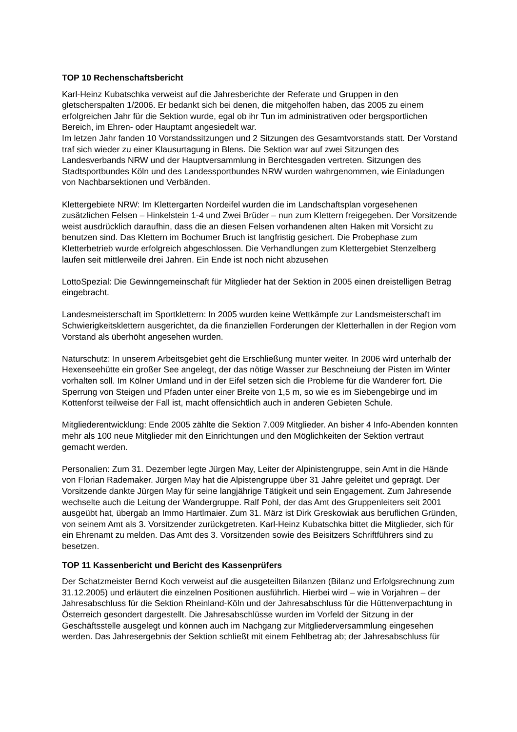TOP 10 Rechenschaftsbericht
Karl-Heinz Kubatschka verweist auf die Jahresberichte der Referate und Gruppen in den gletscherspalten 1/2006. Er bedankt sich bei denen, die mitgeholfen haben, das 2005 zu einem erfolgreichen Jahr für die Sektion wurde, egal ob ihr Tun im administrativen oder bergsportlichen Bereich, im Ehren- oder Hauptamt angesiedelt war.
Im letzen Jahr fanden 10 Vorstandssitzungen und 2 Sitzungen des Gesamtvorstands statt. Der Vorstand traf sich wieder zu einer Klausurtagung in Blens. Die Sektion war auf zwei Sitzungen des Landesverbands NRW und der Hauptversammlung in Berchtesgaden vertreten. Sitzungen des Stadtsportbundes Köln und des Landessportbundes NRW wurden wahrgenommen, wie Einladungen von Nachbarsektionen und Verbänden.
Klettergebiete NRW: Im Klettergarten Nordeifel wurden die im Landschaftsplan vorgesehenen zusätzlichen Felsen – Hinkelstein 1-4 und Zwei Brüder – nun zum Klettern freigegeben. Der Vorsitzende weist ausdrücklich daraufhin, dass die an diesen Felsen vorhandenen alten Haken mit Vorsicht zu benutzen sind. Das Klettern im Bochumer Bruch ist langfristig gesichert. Die Probephase zum Kletterbetrieb wurde erfolgreich abgeschlossen. Die Verhandlungen zum Klettergebiet Stenzelberg laufen seit mittlerweile drei Jahren. Ein Ende ist noch nicht abzusehen
LottoSpezial: Die Gewinngemeinschaft für Mitglieder hat der Sektion in 2005 einen dreistelligen Betrag eingebracht.
Landesmeisterschaft im Sportklettern: In 2005 wurden keine Wettkämpfe zur Landsmeisterschaft im Schwierigkeitsklettern ausgerichtet, da die finanziellen Forderungen der Kletterhallen in der Region vom Vorstand als überhöht angesehen wurden.
Naturschutz: In unserem Arbeitsgebiet geht die Erschließung munter weiter. In 2006 wird unterhalb der Hexenseehütte ein großer See angelegt, der das nötige Wasser zur Beschneiung der Pisten im Winter vorhalten soll. Im Kölner Umland und in der Eifel setzen sich die Probleme für die Wanderer fort. Die Sperrung von Steigen und Pfaden unter einer Breite von 1,5 m, so wie es im Siebengebirge und im Kottenforst teilweise der Fall ist, macht offensichtlich auch in anderen Gebieten Schule.
Mitgliederentwicklung: Ende 2005 zählte die Sektion 7.009 Mitglieder. An bisher 4 Info-Abenden konnten mehr als 100 neue Mitglieder mit den Einrichtungen und den Möglichkeiten der Sektion vertraut gemacht werden.
Personalien: Zum 31. Dezember legte Jürgen May, Leiter der Alpinistengruppe, sein Amt in die Hände von Florian Rademaker. Jürgen May hat die Alpistengruppe über 31 Jahre geleitet und geprägt. Der Vorsitzende dankte Jürgen May für seine langjährige Tätigkeit und sein Engagement. Zum Jahresende wechselte auch die Leitung der Wandergruppe. Ralf Pohl, der das Amt des Gruppenleiters seit 2001 ausgeübt hat, übergab an Immo Hartlmaier. Zum 31. März ist Dirk Greskowiak aus beruflichen Gründen, von seinem Amt als 3. Vorsitzender zurückgetreten. Karl-Heinz Kubatschka bittet die Mitglieder, sich für ein Ehrenamt zu melden. Das Amt des 3. Vorsitzenden sowie des Beisitzers Schriftführers sind zu besetzen.
TOP 11 Kassenbericht und Bericht des Kassenprüfers
Der Schatzmeister Bernd Koch verweist auf die ausgeteilten Bilanzen (Bilanz und Erfolgsrechnung zum 31.12.2005) und erläutert die einzelnen Positionen ausführlich. Hierbei wird – wie in Vorjahren – der Jahresabschluss für die Sektion Rheinland-Köln und der Jahresabschluss für die Hüttenverpachtung in Österreich gesondert dargestellt. Die Jahresabschlüsse wurden im Vorfeld der Sitzung in der Geschäftsstelle ausgelegt und können auch im Nachgang zur Mitgliederversammlung eingesehen werden. Das Jahresergebnis der Sektion schließt mit einem Fehlbetrag ab; der Jahresabschluss für